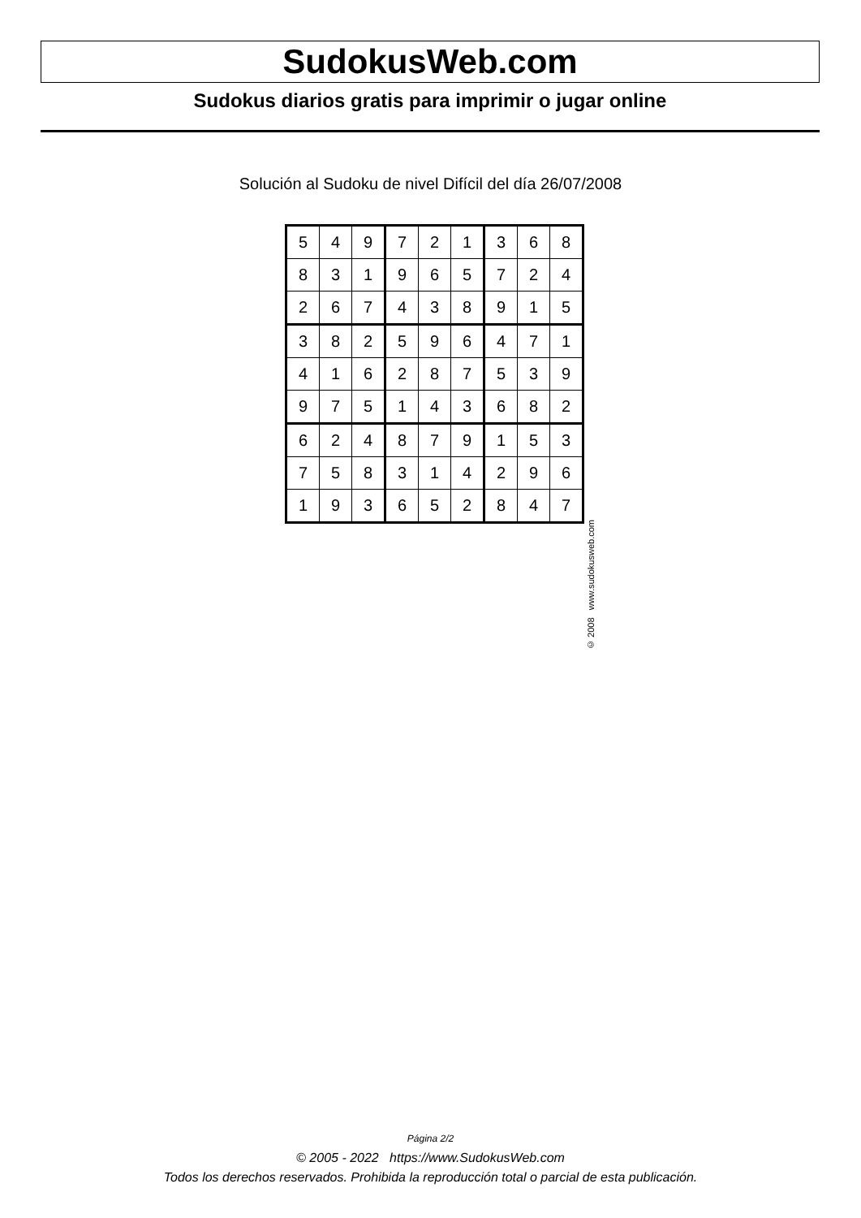SudokusWeb.com
Sudokus diarios gratis para imprimir o jugar online
Solución al Sudoku de nivel Difícil del día 26/07/2008
| 5 | 4 | 9 | 7 | 2 | 1 | 3 | 6 | 8 |
| 8 | 3 | 1 | 9 | 6 | 5 | 7 | 2 | 4 |
| 2 | 6 | 7 | 4 | 3 | 8 | 9 | 1 | 5 |
| 3 | 8 | 2 | 5 | 9 | 6 | 4 | 7 | 1 |
| 4 | 1 | 6 | 2 | 8 | 7 | 5 | 3 | 9 |
| 9 | 7 | 5 | 1 | 4 | 3 | 6 | 8 | 2 |
| 6 | 2 | 4 | 8 | 7 | 9 | 1 | 5 | 3 |
| 7 | 5 | 8 | 3 | 1 | 4 | 2 | 9 | 6 |
| 1 | 9 | 3 | 6 | 5 | 2 | 8 | 4 | 7 |
© 2008 www.sudokusweb.com
Página 2/2
© 2005 - 2022 https://www.SudokusWeb.com
Todos los derechos reservados. Prohibida la reproducción total o parcial de esta publicación.